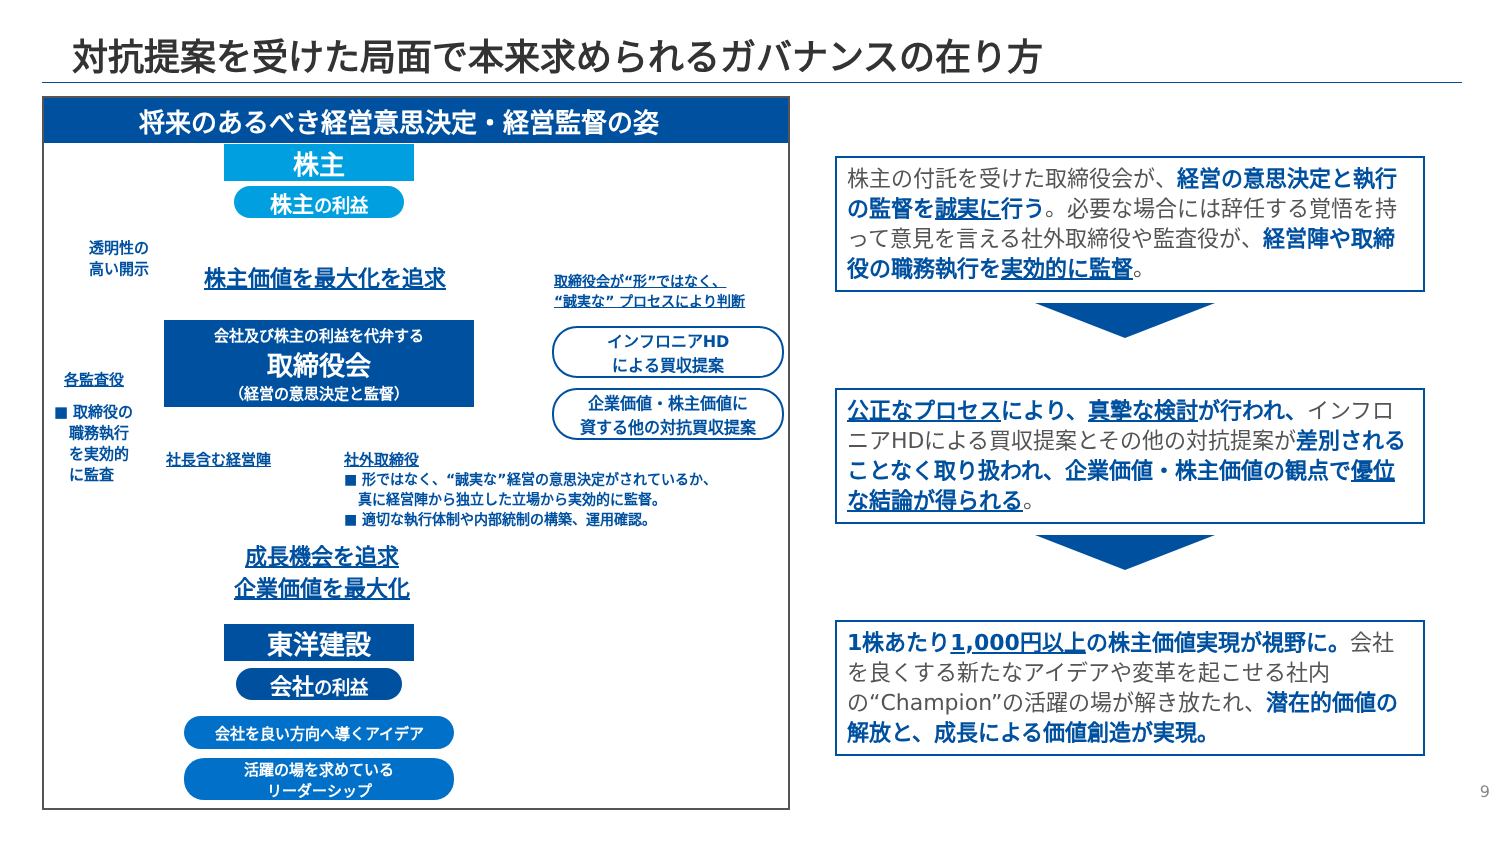対抗提案を受けた局面で本来求められるガバナンスの在り方
将来のあるべき経営意思決定・経営監督の姿
株主
株主の利益
透明性の
高い開示
株主価値を最大化を追求
取締役会が“形”ではなく、
“誠実な” プロセスにより判断
会社及び株主の利益を代弁する
取締役会
（経営の意思決定と監督）
各監査役
■ 取締役の
　職務執行
　を実効的
　に監査
社長含む経営陣 社外取締役
■ 形ではなく、“誠実な”経営の意思決定がされているか、
　真に経営陣から独立した立場から実効的に監督。
■ 適切な執行体制や内部統制の構築、運用確認。
インフロニアHD
による買収提案
企業価値・株主価値に
資する他の対抗買収提案
成長機会を追求
企業価値を最大化
東洋建設
会社の利益
会社を良い方向へ導くアイデア
活躍の場を求めている
リーダーシップ
株主の付託を受けた取締役会が、経営の意思決定と執行の監督を誠実に行う。必要な場合には辞任する覚悟を持って意見を言える社外取締役や監査役が、経営陣や取締役の職務執行を実効的に監督。
公正なプロセスにより、真摯な検討が行われ、インフロニアHDによる買収提案とその他の対抗提案が差別されることなく取り扱われ、企業価値・株主価値の観点で優位な結論が得られる。
1株あたり1,000円以上の株主価値実現が視野に。会社を良くする新たなアイデアや変革を起こせる社内の“Champion”の活躍の場が解き放たれ、潜在的価値の解放と、成長による価値創造が実現。
9